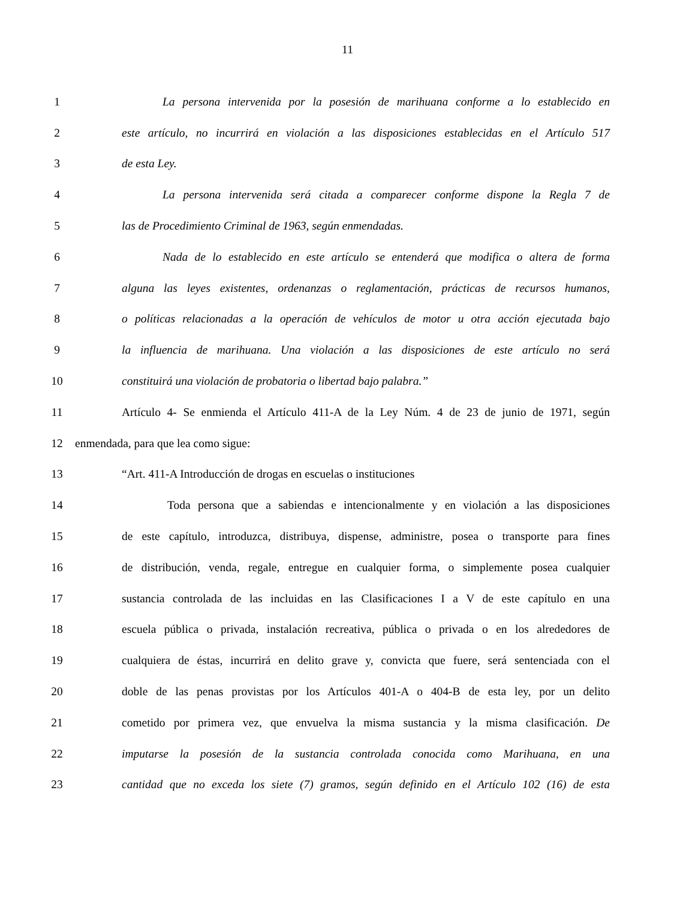11
1 La persona intervenida por la posesión de marihuana conforme a lo establecido en
2 este artículo, no incurrirá en violación a las disposiciones establecidas en el Artículo 517
3 de esta Ley.
4 La persona intervenida será citada a comparecer conforme dispone la Regla 7 de
5 las de Procedimiento Criminal de 1963, según enmendadas.
6 Nada de lo establecido en este artículo se entenderá que modifica o altera de forma
7 alguna las leyes existentes, ordenanzas o reglamentación, prácticas de recursos humanos,
8 o políticas relacionadas a la operación de vehículos de motor u otra acción ejecutada bajo
9 la influencia de marihuana. Una violación a las disposiciones de este artículo no será
10 constituirá una violación de probatoria o libertad bajo palabra.”
11 Artículo 4- Se enmienda el Artículo 411-A de la Ley Núm. 4 de 23 de junio de 1971, según
12 enmendada, para que lea como sigue:
13 “Art. 411-A Introducción de drogas en escuelas o instituciones
14 Toda persona que a sabiendas e intencionalmente y en violación a las disposiciones
15 de este capítulo, introduzca, distribuya, dispense, administre, posea o transporte para fines
16 de distribución, venda, regale, entregue en cualquier forma, o simplemente posea cualquier
17 sustancia controlada de las incluidas en las Clasificaciones I a V de este capítulo en una
18 escuela pública o privada, instalación recreativa, pública o privada o en los alrededores de
19 cualquiera de éstas, incurrirá en delito grave y, convicta que fuere, será sentenciada con el
20 doble de las penas provistas por los Artículos 401-A o 404-B de esta ley, por un delito
21 cometido por primera vez, que envuelva la misma sustancia y la misma clasificación. De
22 imputarse la posesión de la sustancia controlada conocida como Marihuana, en una
23 cantidad que no exceda los siete (7) gramos, según definido en el Artículo 102 (16) de esta